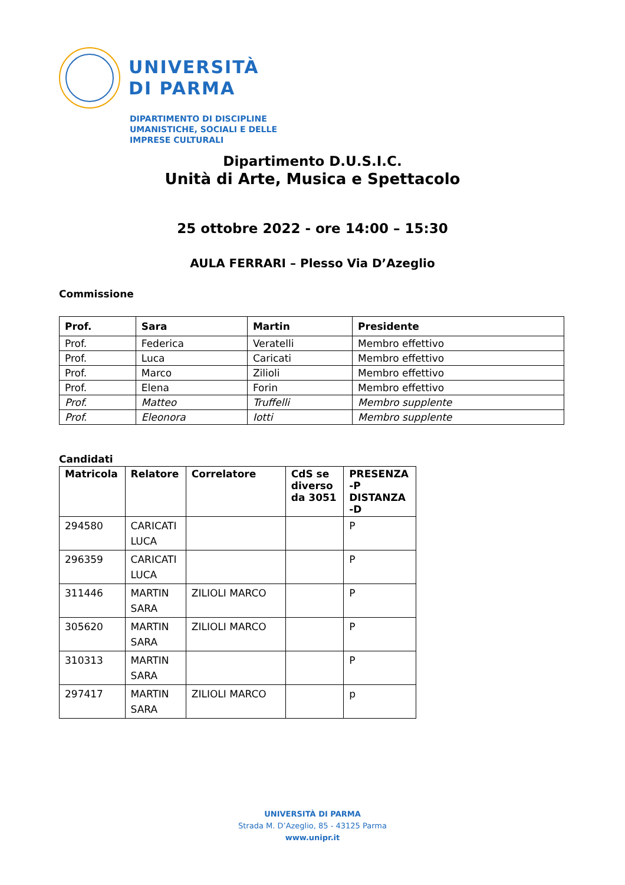UNIVERSITÀ
DI PARMA
DIPARTIMENTO DI DISCIPLINE
UMANISTICHE, SOCIALI E DELLE
IMPRESE CULTURALI
Dipartimento D.U.S.I.C.
Unità di Arte, Musica e Spettacolo
25 ottobre 2022 - ore 14:00 – 15:30
AULA FERRARI – Plesso Via D’Azeglio
Commissione
| Prof. | Sara | Martin | Presidente |
| --- | --- | --- | --- |
| Prof. | Federica | Veratelli | Membro effettivo |
| Prof. | Luca | Caricati | Membro effettivo |
| Prof. | Marco | Zilioli | Membro effettivo |
| Prof. | Elena | Forin | Membro effettivo |
| Prof. | Matteo | Truffelli | Membro supplente |
| Prof. | Eleonora | Iotti | Membro supplente |
Candidati
| Matricola | Relatore | Correlatore | CdS se diverso da 3051 | PRESENZA -P DISTANZA -D |
| --- | --- | --- | --- | --- |
| 294580 | CARICATI LUCA | | | P |
| 296359 | CARICATI LUCA | | | P |
| 311446 | MARTIN SARA | ZILIOLI MARCO | | P |
| 305620 | MARTIN SARA | ZILIOLI MARCO | | P |
| 310313 | MARTIN SARA | | | P |
| 297417 | MARTIN SARA | ZILIOLI MARCO | | p |
UNIVERSITÀ DI PARMA
Strada M. D’Azeglio, 85 - 43125 Parma
www.unipr.it